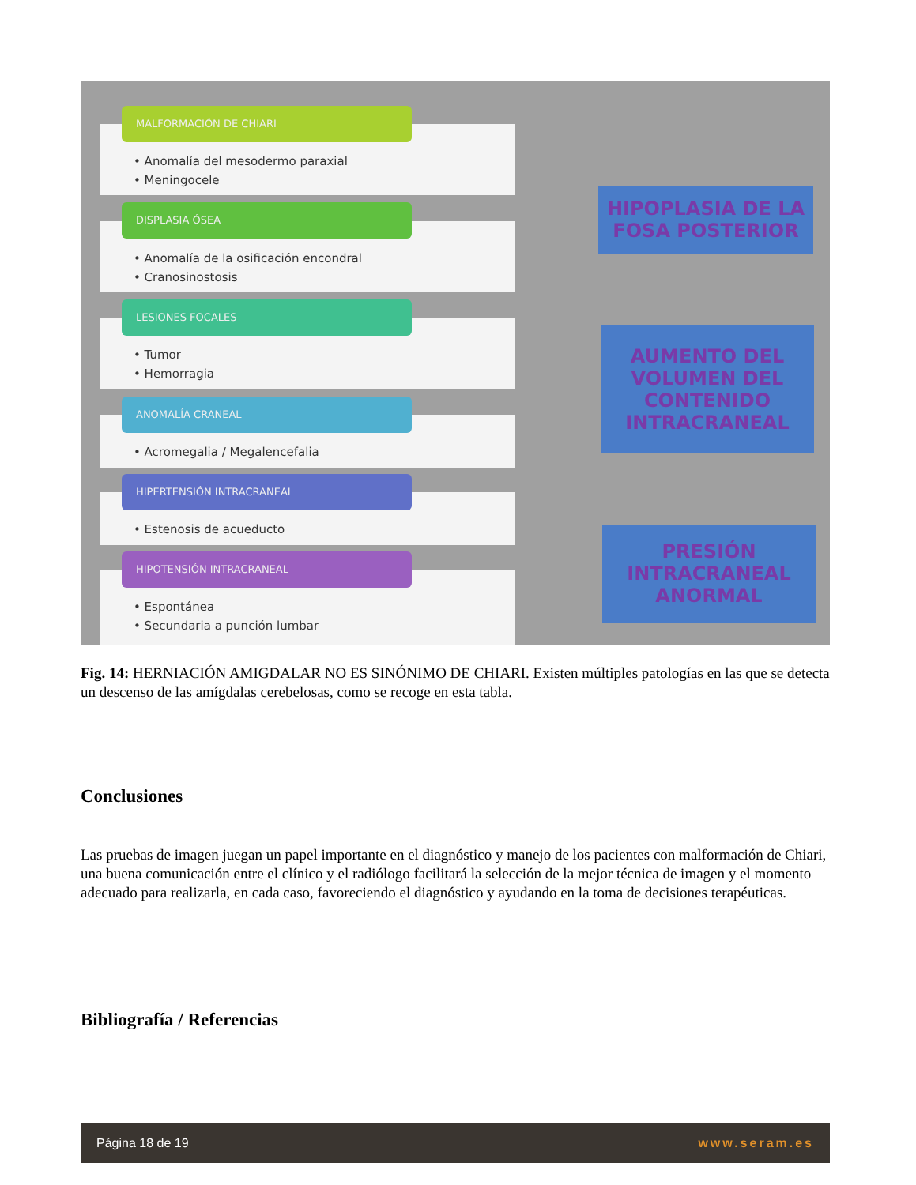• Anomalía del mesodermo paraxial
• Meningocele
MALFORMACIÓN DE CHIARI
• Anomalía de la osificación encondral
• Cranosinostosis
DISPLASIA ÓSEA
• Tumor
• Hemorragia
LESIONES FOCALES
• Acromegalia / Megalencefalia
ANOMALÍA CRANEAL
• Estenosis de acueducto
HIPERTENSIÓN INTRACRANEAL
• Espontánea
• Secundaria a punción lumbar
HIPOTENSIÓN INTRACRANEAL
HIPOPLASIA DE LA FOSA POSTERIOR
AUMENTO DEL VOLUMEN DEL CONTENIDO INTRACRANEAL
PRESIÓN INTRACRANEAL ANORMAL
Fig. 14: HERNIACIÓN AMIGDALAR NO ES SINÓNIMO DE CHIARI. Existen múltiples patologías en las que se detecta un descenso de las amígdalas cerebelosas, como se recoge en esta tabla.
Conclusiones
Las pruebas de imagen juegan un papel importante en el diagnóstico y manejo de los pacientes con malformación de Chiari, una buena comunicación entre el clínico y el radiólogo facilitará la selección de la mejor técnica de imagen y el momento adecuado para realizarla, en cada caso, favoreciendo el diagnóstico y ayudando en la toma de decisiones terapéuticas.
Bibliografía / Referencias
Página 18 de 19 www.seram.es